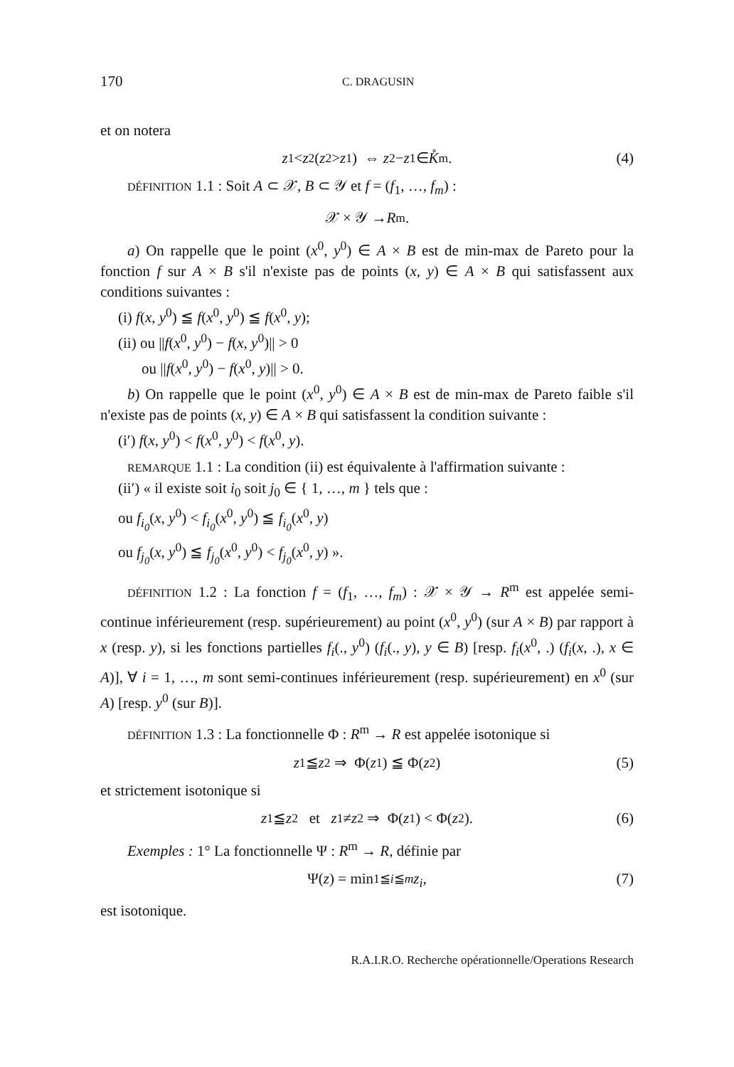170 C. DRAGUSIN
et on notera
z<sup>1</sup> < z<sup>2</sup>(z<sup>2</sup> > z<sup>1</sup>) ⇔ z<sup>2</sup>− z<sup>1</sup>∈ K̊<sup>m</sup>. (4)
DÉFINITION 1.1 : Soit A ⊂ 𝒳, B ⊂ 𝒴 et f = (f<sub>1</sub>, …, f<sub>m</sub>) :
𝒳 × 𝒴 → R<sup>m</sup>.
a) On rappelle que le point (x<sup>0</sup>, y<sup>0</sup>) ∈ A × B est de min-max de Pareto pour la fonction f sur A × B s'il n'existe pas de points (x, y) ∈ A × B qui satisfassent aux conditions suivantes :
(i) f(x, y<sup>0</sup>) ≦ f(x<sup>0</sup>, y<sup>0</sup>) ≦ f(x<sup>0</sup>, y);
(ii) ou ||f(x<sup>0</sup>, y<sup>0</sup>) − f(x, y<sup>0</sup>)|| > 0
ou ||f(x<sup>0</sup>, y<sup>0</sup>) − f(x<sup>0</sup>, y)|| > 0.
b) On rappelle que le point (x<sup>0</sup>, y<sup>0</sup>) ∈ A × B est de min-max de Pareto faible s'il n'existe pas de points (x, y) ∈ A × B qui satisfassent la condition suivante :
(i′) f(x, y<sup>0</sup>) < f(x<sup>0</sup>, y<sup>0</sup>) < f(x<sup>0</sup>, y).
REMARQUE 1.1 : La condition (ii) est équivalente à l'affirmation suivante :
(ii′) « il existe soit i<sub>0</sub> soit j<sub>0</sub> ∈ { 1, …, m } tels que :
ou f<sub>i<sub>0</sub></sub>(x, y<sup>0</sup>) < f<sub>i<sub>0</sub></sub>(x<sup>0</sup>, y<sup>0</sup>) ≦ f<sub>i<sub>0</sub></sub>(x<sup>0</sup>, y)
ou f<sub>j<sub>0</sub></sub>(x, y<sup>0</sup>) ≦ f<sub>j<sub>0</sub></sub>(x<sup>0</sup>, y<sup>0</sup>) < f<sub>j<sub>0</sub></sub>(x<sup>0</sup>, y) ».
DÉFINITION 1.2 : La fonction f = (f<sub>1</sub>, …, f<sub>m</sub>) : 𝒳 × 𝒴 → R<sup>m</sup> est appelée semi-continue inférieurement (resp. supérieurement) au point (x<sup>0</sup>, y<sup>0</sup>) (sur A × B) par rapport à x (resp. y), si les fonctions partielles f<sub>i</sub>(., y<sup>0</sup>) (f<sub>i</sub>(., y), y ∈ B) [resp. f<sub>i</sub>(x<sup>0</sup>, .) (f<sub>i</sub>(x, .), x ∈ A)], ∀ i = 1, …, m sont semi-continues inférieurement (resp. supérieurement) en x<sup>0</sup> (sur A) [resp. y<sup>0</sup> (sur B)].
DÉFINITION 1.3 : La fonctionnelle Φ : R<sup>m</sup> → R est appelée isotonique si
z<sup>1</sup> ≦ z<sup>2</sup> ⇒ Φ(z<sup>1</sup>) ≦ Φ(z<sup>2</sup>) (5)
et strictement isotonique si
z<sup>1</sup> ≦ z<sup>2</sup> et z<sup>1</sup> ≠ z<sup>2</sup> ⇒ Φ(z<sup>1</sup>) < Φ(z<sup>2</sup>). (6)
Exemples : 1° La fonctionnelle Ψ : R<sup>m</sup> → R, définie par
Ψ(z) = min<sub>1≦i≦m</sub> z<sub>i</sub>, (7)
est isotonique.
R.A.I.R.O. Recherche opérationnelle/Operations Research